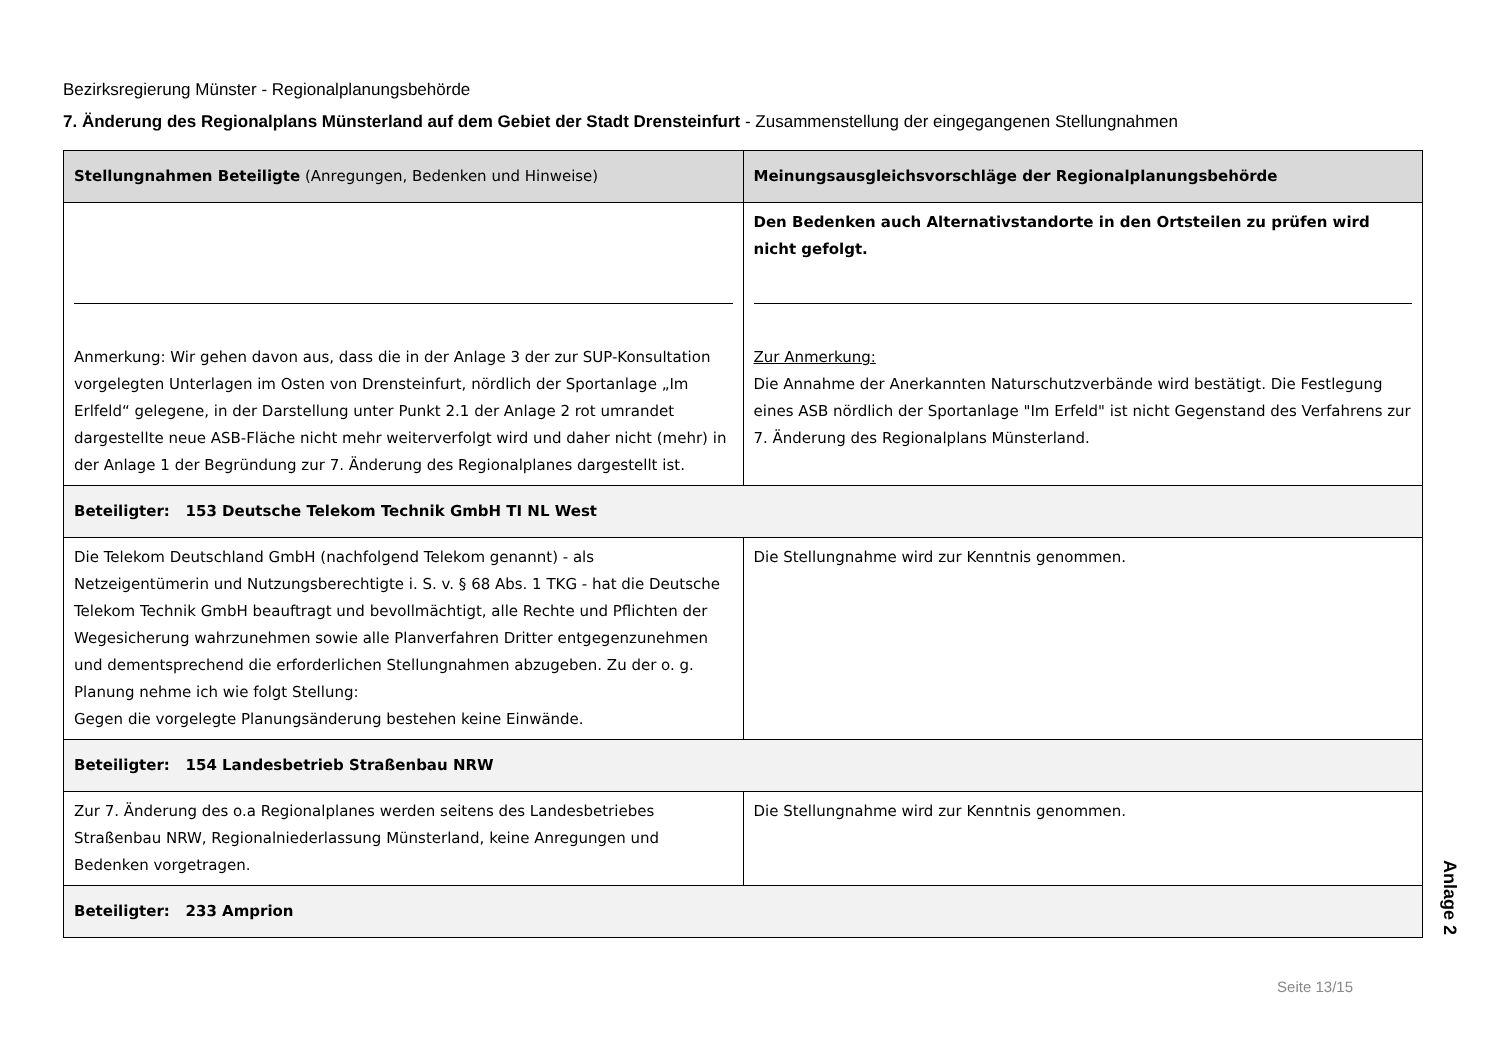Bezirksregierung Münster - Regionalplanungsbehörde
7. Änderung des Regionalplans Münsterland auf dem Gebiet der Stadt Drensteinfurt - Zusammenstellung der eingegangenen Stellungnahmen
| Stellungnahmen Beteiligte (Anregungen, Bedenken und Hinweise) | Meinungsausgleichsvorschläge der Regionalplanungsbehörde |
| --- | --- |
| Anmerkung: Wir gehen davon aus, dass die in der Anlage 3 der zur SUP-Konsultation vorgelegten Unterlagen im Osten von Drensteinfurt, nördlich der Sportanlage „Im Erlfeld“ gelegene, in der Darstellung unter Punkt 2.1 der Anlage 2 rot umrandet dargestellte neue ASB-Fläche nicht mehr weiterverfolgt wird und daher nicht (mehr) in der Anlage 1 der Begründung zur 7. Änderung des Regionalplanes dargestellt ist. | Den Bedenken auch Alternativstandorte in den Ortsteilen zu prüfen wird nicht gefolgt. Zur Anmerkung: Die Annahme der Anerkannten Naturschutzverbände wird bestätigt. Die Festlegung eines ASB nördlich der Sportanlage "Im Erfeld" ist nicht Gegenstand des Verfahrens zur 7. Änderung des Regionalplans Münsterland. |
| Beteiligter: 153 Deutsche Telekom Technik GmbH TI NL West | |
| Die Telekom Deutschland GmbH (nachfolgend Telekom genannt) - als Netzeigentümerin und Nutzungsberechtigte i. S. v. § 68 Abs. 1 TKG - hat die Deutsche Telekom Technik GmbH beauftragt und bevollmächtigt, alle Rechte und Pflichten der Wegesicherung wahrzunehmen sowie alle Planverfahren Dritter entgegenzunehmen und dementsprechend die erforderlichen Stellungnahmen abzugeben. Zu der o. g. Planung nehme ich wie folgt Stellung: Gegen die vorgelegte Planungsänderung bestehen keine Einwände. | Die Stellungnahme wird zur Kenntnis genommen. |
| Beteiligter: 154 Landesbetrieb Straßenbau NRW | |
| Zur 7. Änderung des o.a Regionalplanes werden seitens des Landesbetriebes Straßenbau NRW, Regionalniederlassung Münsterland, keine Anregungen und Bedenken vorgetragen. | Die Stellungnahme wird zur Kenntnis genommen. |
| Beteiligter: 233 Amprion | |
Seite 13/15
Anlage 2